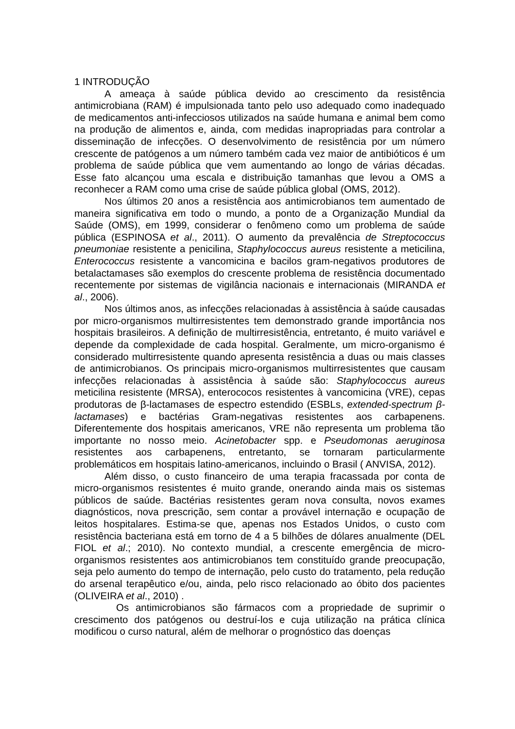1 INTRODUÇÃO
A ameaça à saúde pública devido ao crescimento da resistência antimicrobiana (RAM) é impulsionada tanto pelo uso adequado como inadequado de medicamentos anti-infecciosos utilizados na saúde humana e animal bem como na produção de alimentos e, ainda, com medidas inapropriadas para controlar a disseminação de infecções. O desenvolvimento de resistência por um número crescente de patógenos a um número também cada vez maior de antibióticos é um problema de saúde pública que vem aumentando ao longo de várias décadas. Esse fato alcançou uma escala e distribuição tamanhas que levou a OMS a reconhecer a RAM como uma crise de saúde pública global (OMS, 2012).
Nos últimos 20 anos a resistência aos antimicrobianos tem aumentado de maneira significativa em todo o mundo, a ponto de a Organização Mundial da Saúde (OMS), em 1999, considerar o fenômeno como um problema de saúde pública (ESPINOSA et al., 2011). O aumento da prevalência de Streptococcus pneumoniae resistente a penicilina, Staphylococcus aureus resistente a meticilina, Enterococcus resistente a vancomicina e bacilos gram-negativos produtores de betalactamases são exemplos do crescente problema de resistência documentado recentemente por sistemas de vigilância nacionais e internacionais (MIRANDA et al., 2006).
Nos últimos anos, as infecções relacionadas à assistência à saúde causadas por micro-organismos multirresistentes tem demonstrado grande importância nos hospitais brasileiros. A definição de multirresistência, entretanto, é muito variável e depende da complexidade de cada hospital. Geralmente, um micro-organismo é considerado multirresistente quando apresenta resistência a duas ou mais classes de antimicrobianos. Os principais micro-organismos multirresistentes que causam infecções relacionadas à assistência à saúde são: Staphylococcus aureus meticilina resistente (MRSA), enterococos resistentes à vancomicina (VRE), cepas produtoras de β-lactamases de espectro estendido (ESBLs, extended-spectrum β-lactamases) e bactérias Gram-negativas resistentes aos carbapenens. Diferentemente dos hospitais americanos, VRE não representa um problema tão importante no nosso meio. Acinetobacter spp. e Pseudomonas aeruginosa resistentes aos carbapenens, entretanto, se tornaram particularmente problemáticos em hospitais latino-americanos, incluindo o Brasil ( ANVISA, 2012).
Além disso, o custo financeiro de uma terapia fracassada por conta de micro-organismos resistentes é muito grande, onerando ainda mais os sistemas públicos de saúde. Bactérias resistentes geram nova consulta, novos exames diagnósticos, nova prescrição, sem contar a provável internação e ocupação de leitos hospitalares. Estima-se que, apenas nos Estados Unidos, o custo com resistência bacteriana está em torno de 4 a 5 bilhões de dólares anualmente (DEL FIOL et al.; 2010). No contexto mundial, a crescente emergência de micro-organismos resistentes aos antimicrobianos tem constituído grande preocupação, seja pelo aumento do tempo de internação, pelo custo do tratamento, pela redução do arsenal terapêutico e/ou, ainda, pelo risco relacionado ao óbito dos pacientes (OLIVEIRA et al., 2010) .
Os antimicrobianos são fármacos com a propriedade de suprimir o crescimento dos patógenos ou destruí-los e cuja utilização na prática clínica modificou o curso natural, além de melhorar o prognóstico das doenças